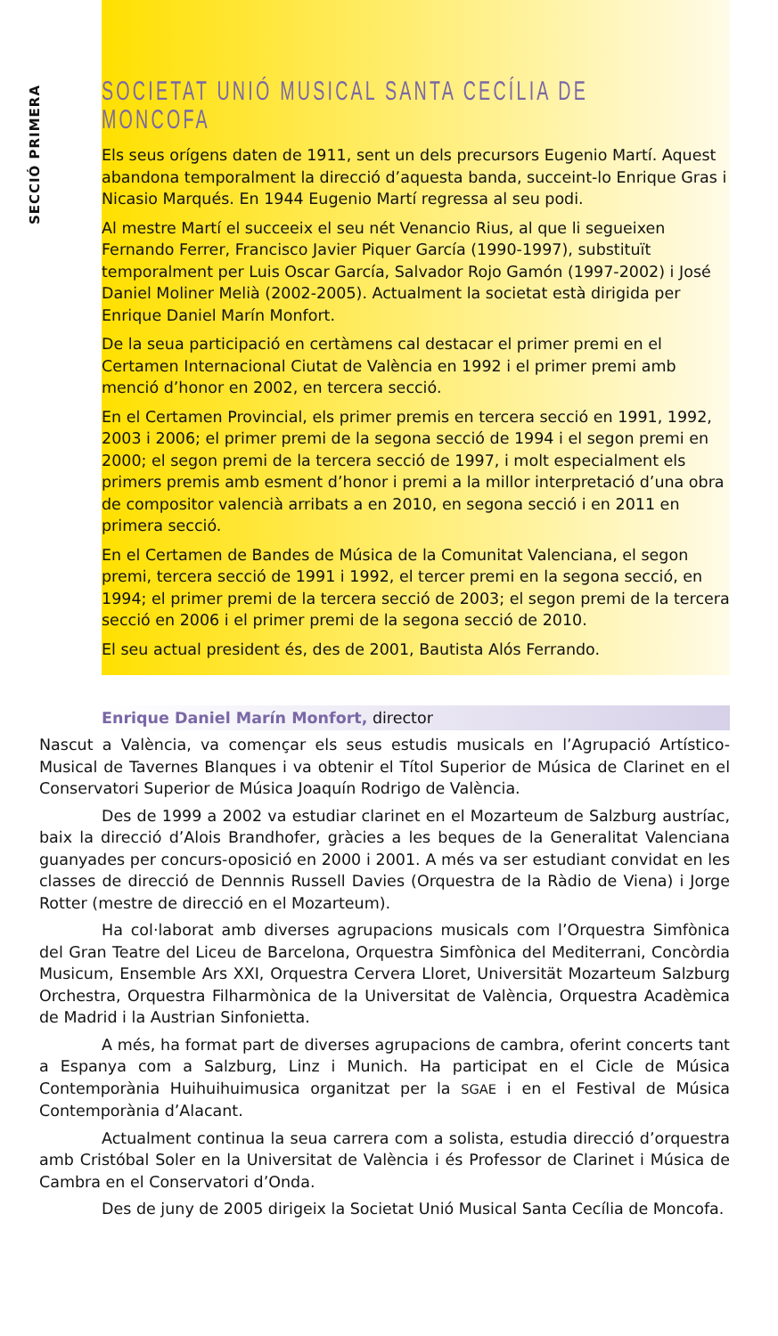SECCIÓ PRIMERA
SOCIETAT UNIÓ MUSICAL SANTA CECÍLIA DE MONCOFA
Els seus orígens daten de 1911, sent un dels precursors Eugenio Martí. Aquest abandona temporalment la direcció d’aquesta banda, succeint-lo Enrique Gras i Nicasio Marqués. En 1944 Eugenio Martí regressa al seu podi.
Al mestre Martí el succeeix el seu nét Venancio Rius, al que li segueixen Fernando Ferrer, Francisco Javier Piquer García (1990-1997), substituït temporalment per Luis Oscar García, Salvador Rojo Gamón (1997-2002) i José Daniel Moliner Melià (2002-2005). Actualment la societat està dirigida per Enrique Daniel Marín Monfort.
De la seua participació en certàmens cal destacar el primer premi en el Certamen Internacional Ciutat de València en 1992 i el primer premi amb menció d’honor en 2002, en tercera secció.
En el Certamen Provincial, els primer premis en tercera secció en 1991, 1992, 2003 i 2006; el primer premi de la segona secció de 1994 i el segon premi en 2000; el segon premi de la tercera secció de 1997, i molt especialment els primers premis amb esment d’honor i premi a la millor interpretació d’una obra de compositor valencià arribats a en 2010, en segona secció i en 2011 en primera secció.
En el Certamen de Bandes de Música de la Comunitat Valenciana, el segon premi, tercera secció de 1991 i 1992, el tercer premi en la segona secció, en 1994; el primer premi de la tercera secció de 2003; el segon premi de la tercera secció en 2006 i el primer premi de la segona secció de 2010.
El seu actual president és, des de 2001, Bautista Alós Ferrando.
Enrique Daniel Marín Monfort, director
Nascut a València, va començar els seus estudis musicals en l’Agrupació Artístico-Musical de Tavernes Blanques i va obtenir el Títol Superior de Música de Clarinet en el Conservatori Superior de Música Joaquín Rodrigo de València.
Des de 1999 a 2002 va estudiar clarinet en el Mozarteum de Salzburg austríac, baix la direcció d’Alois Brandhofer, gràcies a les beques de la Generalitat Valenciana guanyades per concurs-oposició en 2000 i 2001. A més va ser estudiant convidat en les classes de direcció de Dennnis Russell Davies (Orquestra de la Ràdio de Viena) i Jorge Rotter (mestre de direcció en el Mozarteum).
Ha col·laborat amb diverses agrupacions musicals com l’Orquestra Simfònica del Gran Teatre del Liceu de Barcelona, Orquestra Simfònica del Mediterrani, Concòrdia Musicum, Ensemble Ars XXI, Orquestra Cervera Lloret, Universität Mozarteum Salzburg Orchestra, Orquestra Filharmònica de la Universitat de València, Orquestra Acadèmica de Madrid i la Austrian Sinfonietta.
A més, ha format part de diverses agrupacions de cambra, oferint concerts tant a Espanya com a Salzburg, Linz i Munich. Ha participat en el Cicle de Música Contemporània Huihuihuimusica organitzat per la SGAE i en el Festival de Música Contemporània d’Alacant.
Actualment continua la seua carrera com a solista, estudia direcció d’orquestra amb Cristóbal Soler en la Universitat de València i és Professor de Clarinet i Música de Cambra en el Conservatori d’Onda.
Des de juny de 2005 dirigeix la Societat Unió Musical Santa Cecília de Moncofa.